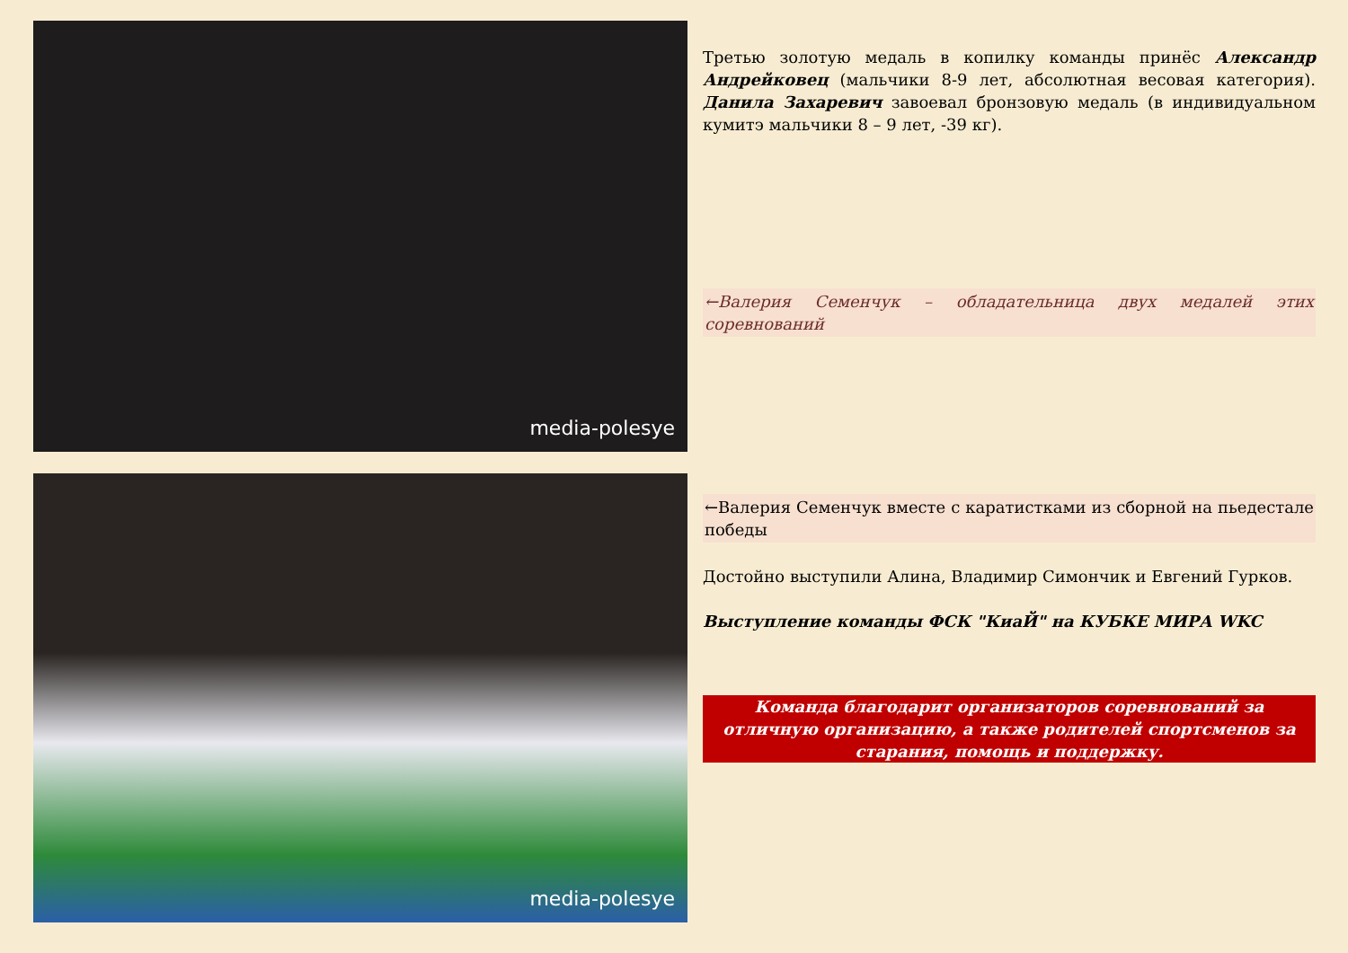media-polesye
media-polesye
Третью золотую медаль в копилку команды принёс Александр Андрейковец (мальчики 8-9 лет, абсолютная весовая категория). Данила Захаревич завоевал бронзовую медаль (в индивидуальном кумитэ мальчики 8 – 9 лет, -39 кг).
←Валерия Семенчук – обладательница двух медалей этих соревнований
←Валерия Семенчук вместе с каратистками из сборной на пьедестале победы
Достойно выступили Алина, Владимир Симончик и Евгений Гурков.
Выступление команды ФСК "КиаЙ" на КУБКЕ МИРА WKC
Команда благодарит организаторов соревнований за отличную организацию, а также родителей спортсменов за старания, помощь и поддержку.